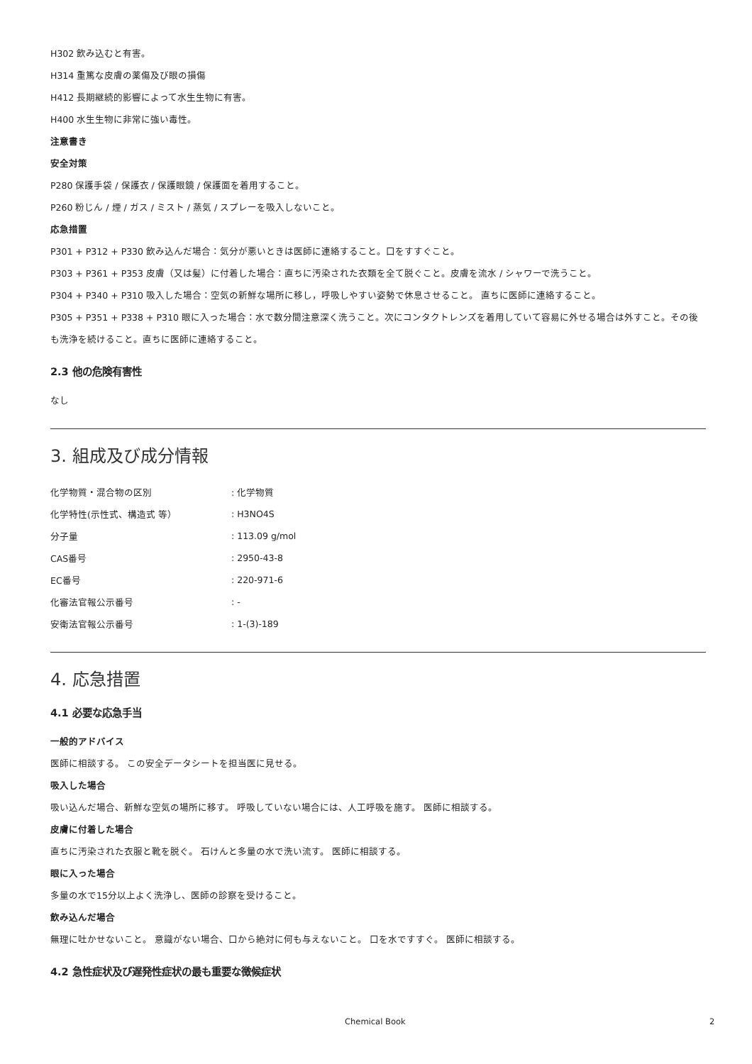H302 飲み込むと有害。
H314 重篤な皮膚の薬傷及び眼の損傷
H412 長期継続的影響によって水生生物に有害。
H400 水生生物に非常に強い毒性。
注意書き
安全対策
P280 保護手袋 / 保護衣 / 保護眼鏡 / 保護面を着用すること。
P260 粉じん / 煙 / ガス / ミスト / 蒸気 / スプレーを吸入しないこと。
応急措置
P301 + P312 + P330 飲み込んだ場合：気分が悪いときは医師に連絡すること。口をすすぐこと。
P303 + P361 + P353 皮膚（又は髪）に付着した場合：直ちに汚染された衣類を全て脱ぐこと。皮膚を流水 / シャワーで洗うこと。
P304 + P340 + P310 吸入した場合：空気の新鮮な場所に移し，呼吸しやすい姿勢で休息させること。 直ちに医師に連絡すること。
P305 + P351 + P338 + P310 眼に入った場合：水で数分間注意深く洗うこと。次にコンタクトレンズを着用していて容易に外せる場合は外すこと。その後も洗浄を続けること。直ちに医師に連絡すること。
2.3 他の危険有害性
なし
3. 組成及び成分情報
| 化学物質・混合物の区別 | : 化学物質 |
| 化学特性(示性式、構造式 等） | : H3NO4S |
| 分子量 | : 113.09 g/mol |
| CAS番号 | : 2950-43-8 |
| EC番号 | : 220-971-6 |
| 化審法官報公示番号 | : - |
| 安衛法官報公示番号 | : 1-(3)-189 |
4. 応急措置
4.1 必要な応急手当
一般的アドバイス
医師に相談する。 この安全データシートを担当医に見せる。
吸入した場合
吸い込んだ場合、新鮮な空気の場所に移す。 呼吸していない場合には、人工呼吸を施す。 医師に相談する。
皮膚に付着した場合
直ちに汚染された衣服と靴を脱ぐ。 石けんと多量の水で洗い流す。 医師に相談する。
眼に入った場合
多量の水で15分以上よく洗浄し、医師の診察を受けること。
飲み込んだ場合
無理に吐かせないこと。 意識がない場合、口から絶対に何も与えないこと。 口を水ですすぐ。 医師に相談する。
4.2 急性症状及び遅発性症状の最も重要な徴候症状
Chemical Book 2